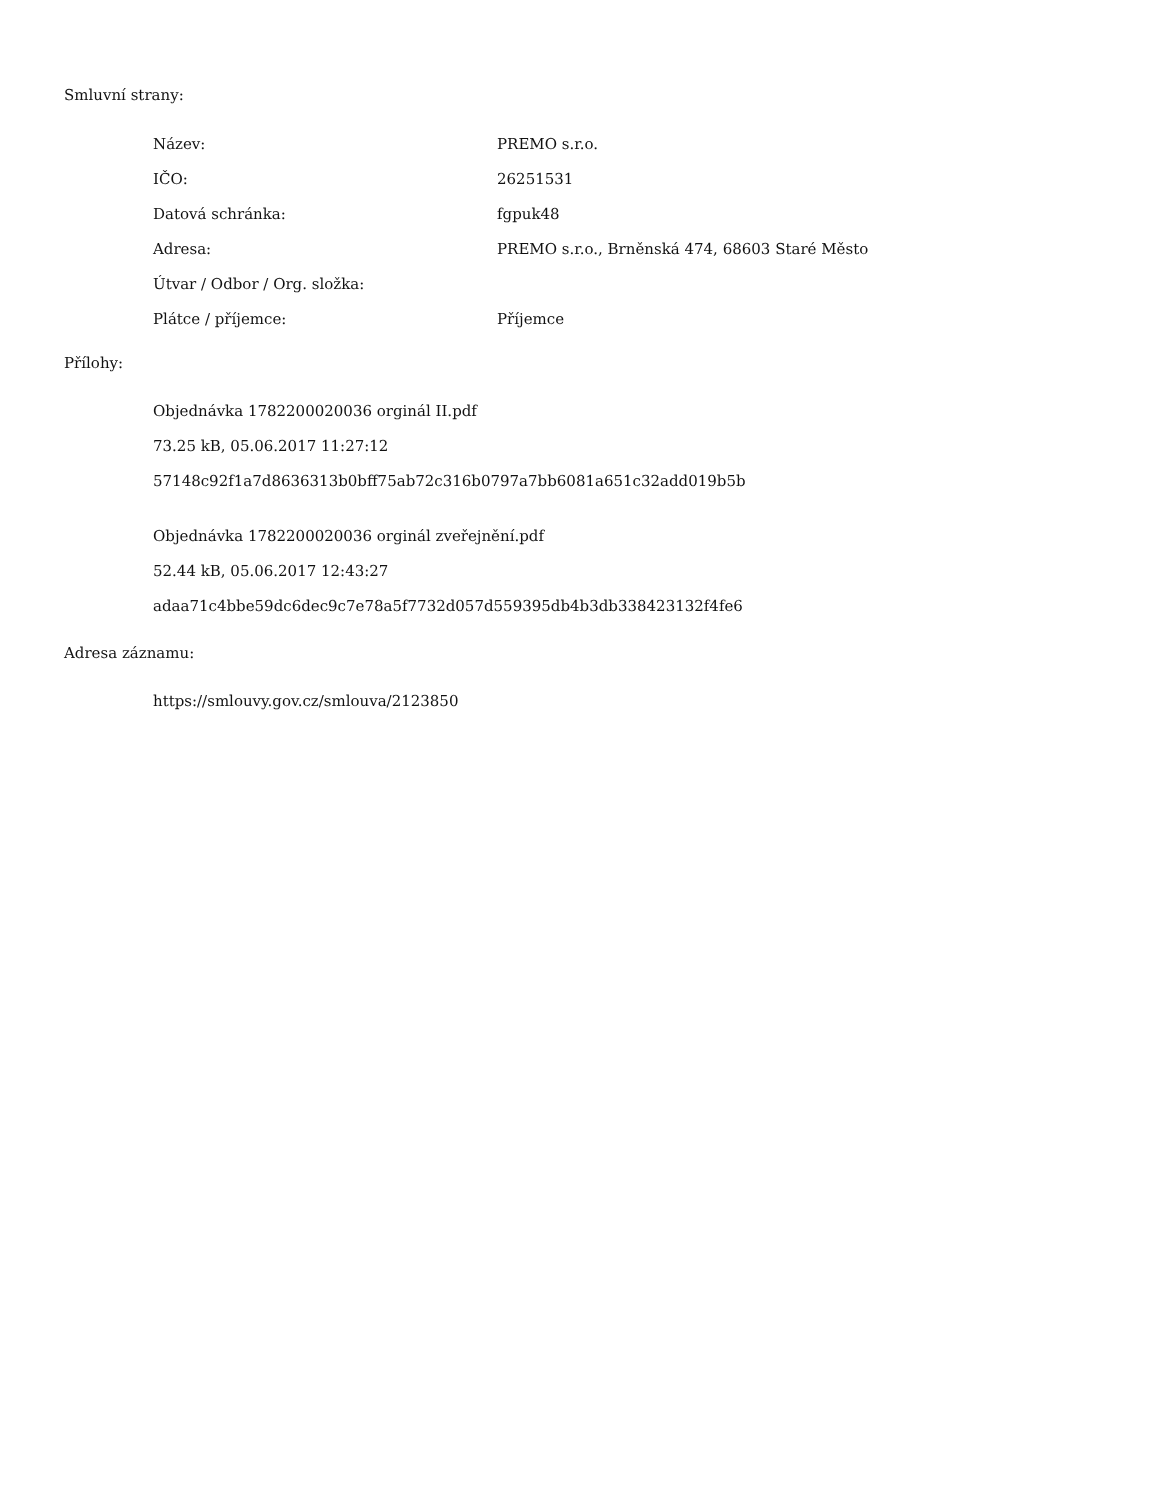Smluvní strany:
| Název: | PREMO s.r.o. |
| IČO: | 26251531 |
| Datová schránka: | fgpuk48 |
| Adresa: | PREMO s.r.o., Brněnská 474, 68603 Staré Město |
| Útvar / Odbor / Org. složka: | |
| Plátce / příjemce: | Příjemce |
Přílohy:
Objednávka 1782200020036 orginál II.pdf
73.25 kB, 05.06.2017 11:27:12
57148c92f1a7d8636313b0bff75ab72c316b0797a7bb6081a651c32add019b5b
Objednávka 1782200020036 orginál zveřejnění.pdf
52.44 kB, 05.06.2017 12:43:27
adaa71c4bbe59dc6dec9c7e78a5f7732d057d559395db4b3db338423132f4fe6
Adresa záznamu:
https://smlouvy.gov.cz/smlouva/2123850